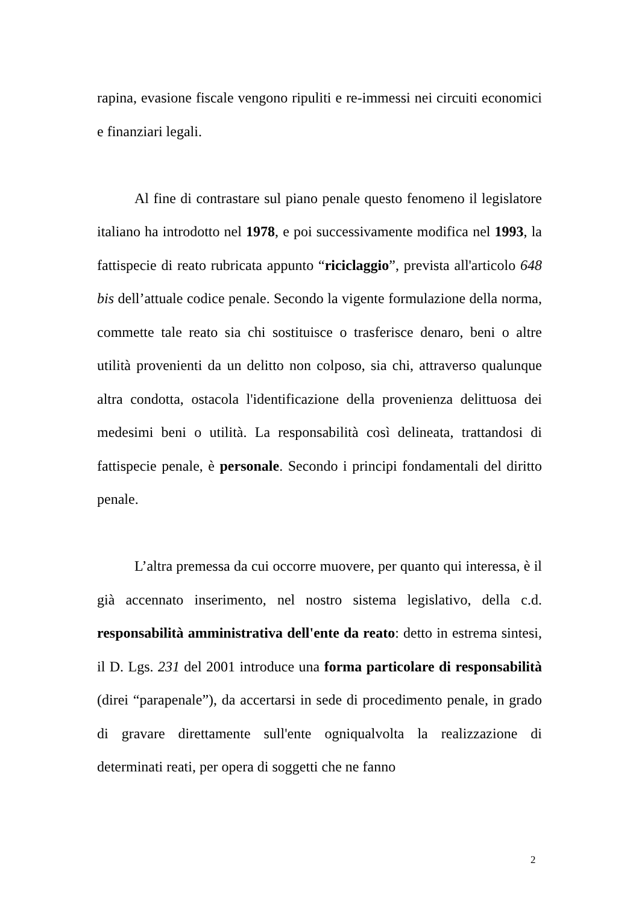rapina, evasione fiscale vengono ripuliti e re-immessi nei circuiti economici e finanziari legali.
Al fine di contrastare sul piano penale questo fenomeno il legislatore italiano ha introdotto nel 1978, e poi successivamente modifica nel 1993, la fattispecie di reato rubricata appunto “riciclaggio”, prevista all'articolo 648 bis dell’attuale codice penale. Secondo la vigente formulazione della norma, commette tale reato sia chi sostituisce o trasferisce denaro, beni o altre utilità provenienti da un delitto non colposo, sia chi, attraverso qualunque altra condotta, ostacola l'identificazione della provenienza delittuosa dei medesimi beni o utilità. La responsabilità così delineata, trattandosi di fattispecie penale, è personale. Secondo i principi fondamentali del diritto penale.
L’altra premessa da cui occorre muovere, per quanto qui interessa, è il già accennato inserimento, nel nostro sistema legislativo, della c.d. responsabilità amministrativa dell'ente da reato: detto in estrema sintesi, il D. Lgs. 231 del 2001 introduce una forma particolare di responsabilità (direi “parapenale”), da accertarsi in sede di procedimento penale, in grado di gravare direttamente sull'ente ogniqualvolta la realizzazione di determinati reati, per opera di soggetti che ne fanno
2